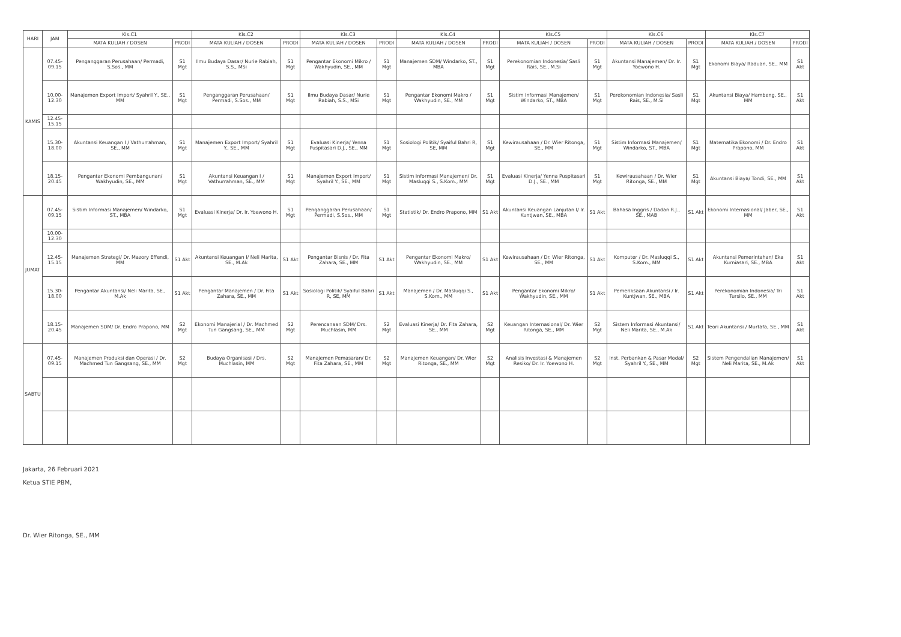| HARI | JAM | Kls.C1 | | Kls.C2 | | Kls.C3 | | Kls.C4 | | Kls.C5 | | Kls.C6 | | Kls.C7 | |
| --- | --- | --- | --- | --- | --- | --- | --- | --- | --- | --- | --- | --- | --- | --- | --- |
| | | MATA KULIAH / DOSEN | PRODI | MATA KULIAH / DOSEN | PRODI | MATA KULIAH / DOSEN | PRODI | MATA KULIAH / DOSEN | PRODI | MATA KULIAH / DOSEN | PRODI | MATA KULIAH / DOSEN | PRODI | MATA KULIAH / DOSEN | PRODI |
| KAMIS | 07.45-09.15 | Penganggaran Perusahaan/ Permadi, S.Sos., MM | S1 Mgt | Ilmu Budaya Dasar/ Nurie Rabiah, S.S., MSi | S1 Mgt | Pengantar Ekonomi Mikro / Wakhyudin, SE., MM | S1 Mgt | Manajemen SDM/ Windarko, ST., MBA | S1 Mgt | Perekonomian Indonesia/ Sasli Rais, SE., M.Si | S1 Mgt | Akuntansi Manajemen/ Dr. Ir. Yoewono H. | S1 Mgt | Ekonomi Biaya/ Raduan, SE., MM | S1 Akt |
| | 10.00-12.30 | Manajemen Export Import/ Syahril Y., SE., MM | S1 Mgt | Penganggaran Perusahaan/ Permadi, S.Sos., MM | S1 Mgt | Ilmu Budaya Dasar/ Nurie Rabiah, S.S., MSi | S1 Mgt | Pengantar Ekonomi Makro / Wakhyudin, SE., MM | S1 Mgt | Sistim Informasi Manajemen/ Windarko, ST., MBA | S1 Mgt | Perekonomian Indonesia/ Sasli Rais, SE., M.Si | S1 Mgt | Akuntansi Biaya/ Hambeng, SE., MM | S1 Akt |
| | 12.45-15.15 | | | | | | | | | | | | | | |
| | 15.30-18.00 | Akuntansi Keuangan I / Vathurrahman, SE., MM | S1 Mgt | Manajemen Export Import/ Syahril Y., SE., MM | S1 Mgt | Evaluasi Kinerja/ Yenna Puspitasari D.J., SE., MM | S1 Mgt | Sosiologi Politik/ Syaiful Bahri R, SE, MM | S1 Mgt | Kewirausahaan / Dr. Wier Ritonga, SE., MM | S1 Mgt | Sistim Informasi Manajemen/ Windarko, ST., MBA | S1 Mgt | Matematika Ekonomi / Dr. Endro Prapono, MM | S1 Akt |
| | 18.15-20.45 | Pengantar Ekonomi Pembangunan/ Wakhyudin, SE., MM | S1 Mgt | Akuntansi Keuangan I / Vathurrahman, SE., MM | S1 Mgt | Manajemen Export Import/ Syahril Y., SE., MM | S1 Mgt | Sistim Informasi Manajemen/ Dr. Masluqqi S., S.Kom., MM | S1 Mgt | Evaluasi Kinerja/ Yenna Puspitasari D.J., SE., MM | S1 Mgt | Kewirausahaan / Dr. Wier Ritonga, SE., MM | S1 Mgt | Akuntansi Biaya/ Tondi, SE., MM | S1 Akt |
| JUMAT | 07.45-09.15 | Sistim Informasi Manajemen/ Windarko, ST., MBA | S1 Mgt | Evaluasi Kinerja/ Dr. Ir. Yoewono H. | S1 Mgt | Penganggaran Perusahaan/ Permadi, S.Sos., MM | S1 Mgt | Statistik/ Dr. Endro Prapono, MM | S1 Akt | Akuntansi Keuangan Lanjutan I/ Ir. Kuntjwan, SE., MBA | S1 Akt | Bahasa Inggris / Dadan R.J., SE., MAB | S1 Akt | Ekonomi Internasional/ Jaber, SE., MM | S1 Akt |
| | 10.00-12.30 | | | | | | | | | | | | | | |
| | 12.45-15.15 | Manajemen Strategi/ Dr. Mazory Effendi, MM | S1 Akt | Akuntansi Keuangan I/ Neli Marita, SE., M.Ak | S1 Akt | Pengantar Bisnis / Dr. Fita Zahara, SE., MM | S1 Akt | Pengantar Ekonomi Makro/ Wakhyudin, SE., MM | S1 Akt | Kewirausahaan / Dr. Wier Ritonga, SE., MM | S1 Akt | Komputer / Dr. Masluqqi S., S.Kom., MM | S1 Akt | Akuntansi Pemerintahan/ Eka Kurniasari, SE., MBA | S1 Akt |
| | 15.30-18.00 | Pengantar Akuntansi/ Neli Marita, SE., M.Ak | S1 Akt | Pengantar Manajemen / Dr. Fita Zahara, SE., MM | S1 Akt | Sosiologi Politik/ Syaiful Bahri R, SE, MM | S1 Akt | Manajemen / Dr. Masluqqi S., S.Kom., MM | S1 Akt | Pengantar Ekonomi Mikro/ Wakhyudin, SE., MM | S1 Akt | Pemeriksaan Akuntansi / Ir. Kuntjwan, SE., MBA | S1 Akt | Perekonomian Indonesia/ Tri Tursilo, SE., MM | S1 Akt |
| | 18.15-20.45 | Manajemen SDM/ Dr. Endro Prapono, MM | S2 Mgt | Ekonomi Manajerial / Dr. Machmed Tun Gangsang, SE., MM | S2 Mgt | Perencanaan SDM/ Drs. Muchlasin, MM | S2 Mgt | Evaluasi Kinerja/ Dr. Fita Zahara, SE., MM | S2 Mgt | Keuangan Internasional/ Dr. Wier Ritonga, SE., MM | S2 Mgt | Sistem Informasi Akuntansi/ Neli Marita, SE., M.Ak | S1 Akt | Teori Akuntansi / Murtafa, SE., MM | S1 Akt |
| SABTU | 07.45-09.15 | Manajemen Produksi dan Operasi / Dr. Machmed Tun Gangsang, SE., MM | S2 Mgt | Budaya Organisasi / Drs. Muchlasin, MM | S2 Mgt | Manajemen Pemasaran/ Dr. Fita Zahara, SE., MM | S2 Mgt | Manajemen Keuangan/ Dr. Wier Ritonga, SE., MM | S2 Mgt | Analisis Investasi & Manajemen Resiko/ Dr. Ir. Yoewono H. | S2 Mgt | Inst. Perbankan & Pasar Modal/ Syahril Y., SE., MM | S2 Mgt | Sistem Pengendalian Manajemen/ Neli Marita, SE., M.Ak | S1 Akt |
Jakarta, 26 Februari 2021
Ketua STIE PBM,
Dr. Wier Ritonga, SE., MM